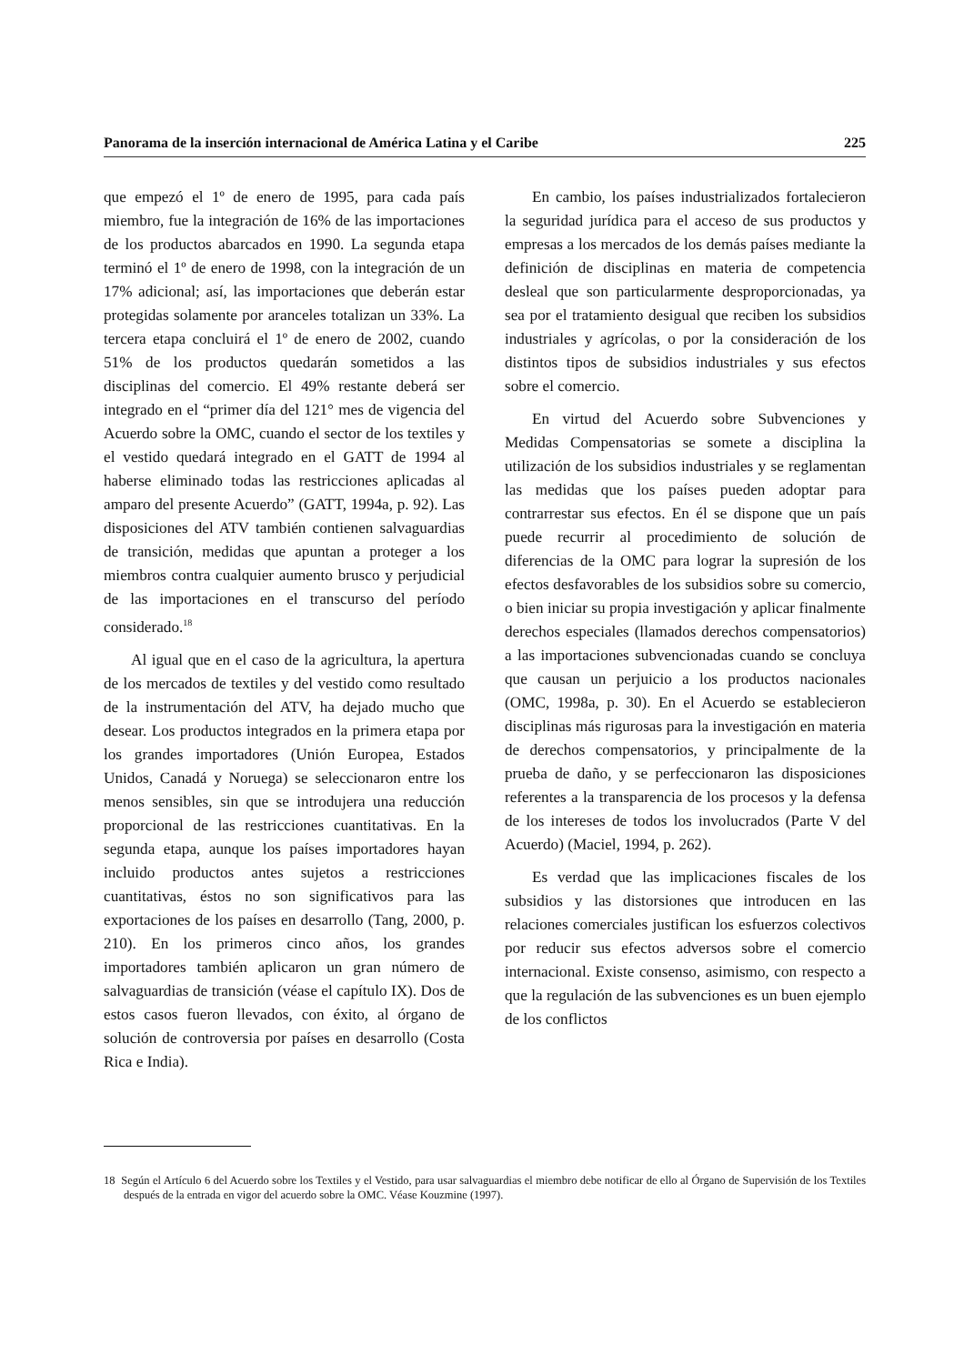Panorama de la inserción internacional de América Latina y el Caribe 225
que empezó el 1º de enero de 1995, para cada país miembro, fue la integración de 16% de las importaciones de los productos abarcados en 1990. La segunda etapa terminó el 1º de enero de 1998, con la integración de un 17% adicional; así, las importaciones que deberán estar protegidas solamente por aranceles totalizan un 33%. La tercera etapa concluirá el 1º de enero de 2002, cuando 51% de los productos quedarán sometidos a las disciplinas del comercio. El 49% restante deberá ser integrado en el “primer día del 121° mes de vigencia del Acuerdo sobre la OMC, cuando el sector de los textiles y el vestido quedará integrado en el GATT de 1994 al haberse eliminado todas las restricciones aplicadas al amparo del presente Acuerdo” (GATT, 1994a, p. 92). Las disposiciones del ATV también contienen salvaguardias de transición, medidas que apuntan a proteger a los miembros contra cualquier aumento brusco y perjudicial de las importaciones en el transcurso del período considerado.<sup>18</sup>
Al igual que en el caso de la agricultura, la apertura de los mercados de textiles y del vestido como resultado de la instrumentación del ATV, ha dejado mucho que desear. Los productos integrados en la primera etapa por los grandes importadores (Unión Europea, Estados Unidos, Canadá y Noruega) se seleccionaron entre los menos sensibles, sin que se introdujera una reducción proporcional de las restricciones cuantitativas. En la segunda etapa, aunque los países importadores hayan incluido productos antes sujetos a restricciones cuantitativas, éstos no son significativos para las exportaciones de los países en desarrollo (Tang, 2000, p. 210). En los primeros cinco años, los grandes importadores también aplicaron un gran número de salvaguardias de transición (véase el capítulo IX). Dos de estos casos fueron llevados, con éxito, al órgano de solución de controversia por países en desarrollo (Costa Rica e India).
En cambio, los países industrializados fortalecieron la seguridad jurídica para el acceso de sus productos y empresas a los mercados de los demás países mediante la definición de disciplinas en materia de competencia desleal que son particularmente desproporcionadas, ya sea por el tratamiento desigual que reciben los subsidios industriales y agrícolas, o por la consideración de los distintos tipos de subsidios industriales y sus efectos sobre el comercio.
En virtud del Acuerdo sobre Subvenciones y Medidas Compensatorias se somete a disciplina la utilización de los subsidios industriales y se reglamentan las medidas que los países pueden adoptar para contrarrestar sus efectos. En él se dispone que un país puede recurrir al procedimiento de solución de diferencias de la OMC para lograr la supresión de los efectos desfavorables de los subsidios sobre su comercio, o bien iniciar su propia investigación y aplicar finalmente derechos especiales (llamados derechos compensatorios) a las importaciones subvencionadas cuando se concluya que causan un perjuicio a los productos nacionales (OMC, 1998a, p. 30). En el Acuerdo se establecieron disciplinas más rigurosas para la investigación en materia de derechos compensatorios, y principalmente de la prueba de daño, y se perfeccionaron las disposiciones referentes a la transparencia de los procesos y la defensa de los intereses de todos los involucrados (Parte V del Acuerdo) (Maciel, 1994, p. 262).
Es verdad que las implicaciones fiscales de los subsidios y las distorsiones que introducen en las relaciones comerciales justifican los esfuerzos colectivos por reducir sus efectos adversos sobre el comercio internacional. Existe consenso, asimismo, con respecto a que la regulación de las subvenciones es un buen ejemplo de los conflictos
18 Según el Artículo 6 del Acuerdo sobre los Textiles y el Vestido, para usar salvaguardias el miembro debe notificar de ello al Órgano de Supervisión de los Textiles después de la entrada en vigor del acuerdo sobre la OMC. Véase Kouzmine (1997).